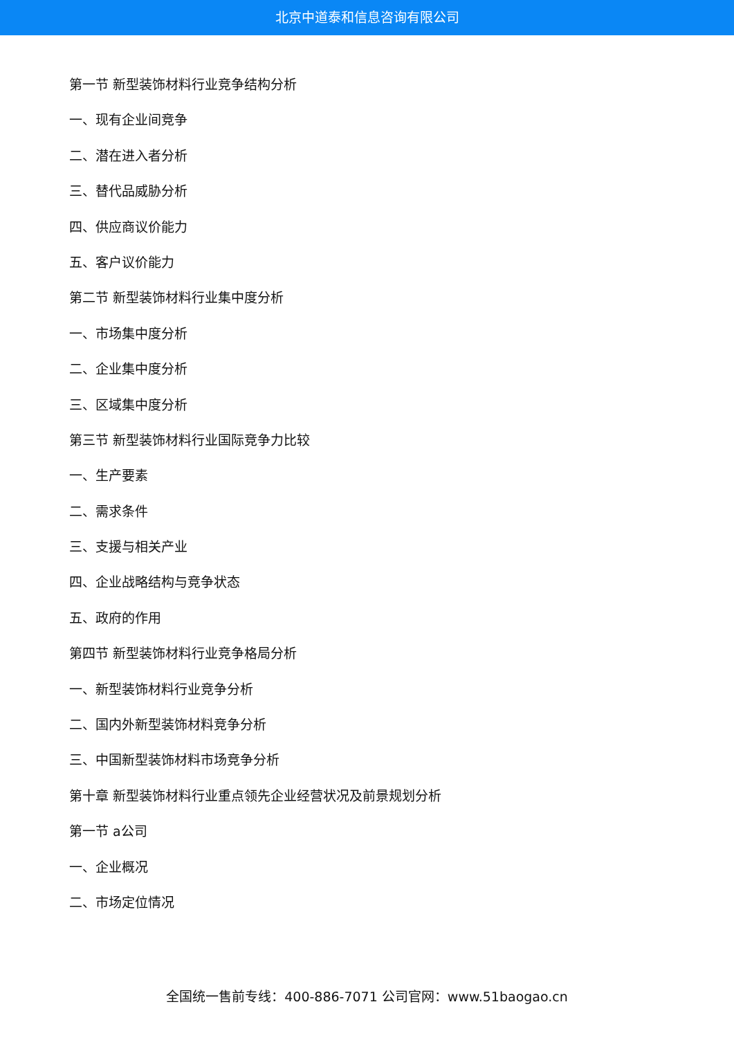北京中道泰和信息咨询有限公司
第一节 新型装饰材料行业竞争结构分析
一、现有企业间竞争
二、潜在进入者分析
三、替代品威胁分析
四、供应商议价能力
五、客户议价能力
第二节 新型装饰材料行业集中度分析
一、市场集中度分析
二、企业集中度分析
三、区域集中度分析
第三节 新型装饰材料行业国际竞争力比较
一、生产要素
二、需求条件
三、支援与相关产业
四、企业战略结构与竞争状态
五、政府的作用
第四节 新型装饰材料行业竞争格局分析
一、新型装饰材料行业竞争分析
二、国内外新型装饰材料竞争分析
三、中国新型装饰材料市场竞争分析
第十章 新型装饰材料行业重点领先企业经营状况及前景规划分析
第一节 a公司
一、企业概况
二、市场定位情况
全国统一售前专线：400-886-7071 公司官网：www.51baogao.cn